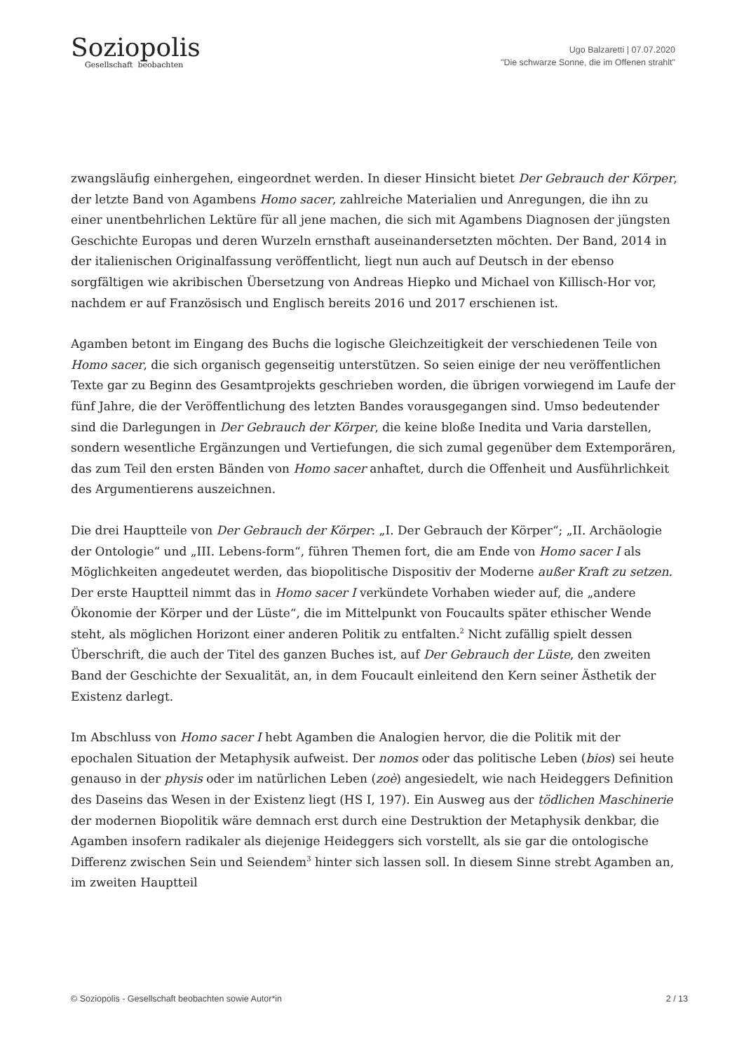Soziopolis
Gesellschaft beobachten
Ugo Balzaretti | 07.07.2020
"Die schwarze Sonne, die im Offenen strahlt"
zwangsläufig einhergehen, eingeordnet werden. In dieser Hinsicht bietet Der Gebrauch der Körper, der letzte Band von Agambens Homo sacer, zahlreiche Materialien und Anregungen, die ihn zu einer unentbehrlichen Lektüre für all jene machen, die sich mit Agambens Diagnosen der jüngsten Geschichte Europas und deren Wurzeln ernsthaft auseinandersetzten möchten. Der Band, 2014 in der italienischen Originalfassung veröffentlicht, liegt nun auch auf Deutsch in der ebenso sorgfältigen wie akribischen Übersetzung von Andreas Hiepko und Michael von Killisch-Hor vor, nachdem er auf Französisch und Englisch bereits 2016 und 2017 erschienen ist.
Agamben betont im Eingang des Buchs die logische Gleichzeitigkeit der verschiedenen Teile von Homo sacer, die sich organisch gegenseitig unterstützen. So seien einige der neu veröffentlichen Texte gar zu Beginn des Gesamtprojekts geschrieben worden, die übrigen vorwiegend im Laufe der fünf Jahre, die der Veröffentlichung des letzten Bandes vorausgegangen sind. Umso bedeutender sind die Darlegungen in Der Gebrauch der Körper, die keine bloße Inedita und Varia darstellen, sondern wesentliche Ergänzungen und Vertiefungen, die sich zumal gegenüber dem Extemporären, das zum Teil den ersten Bänden von Homo sacer anhaftet, durch die Offenheit und Ausführlichkeit des Argumentierens auszeichnen.
Die drei Hauptteile von Der Gebrauch der Körper: „I. Der Gebrauch der Körper“; „II. Archäologie der Ontologie“ und „III. Lebens-form“, führen Themen fort, die am Ende von Homo sacer I als Möglichkeiten angedeutet werden, das biopolitische Dispositiv der Moderne außer Kraft zu setzen. Der erste Hauptteil nimmt das in Homo sacer I verkündete Vorhaben wieder auf, die „andere Ökonomie der Körper und der Lüste“, die im Mittelpunkt von Foucaults später ethischer Wende steht, als möglichen Horizont einer anderen Politik zu entfalten.<sup>2</sup> Nicht zufällig spielt dessen Überschrift, die auch der Titel des ganzen Buches ist, auf Der Gebrauch der Lüste, den zweiten Band der Geschichte der Sexualität, an, in dem Foucault einleitend den Kern seiner Ästhetik der Existenz darlegt.
Im Abschluss von Homo sacer I hebt Agamben die Analogien hervor, die die Politik mit der epochalen Situation der Metaphysik aufweist. Der nomos oder das politische Leben (bios) sei heute genauso in der physis oder im natürlichen Leben (zoè) angesiedelt, wie nach Heideggers Definition des Daseins das Wesen in der Existenz liegt (HS I, 197). Ein Ausweg aus der tödlichen Maschinerie der modernen Biopolitik wäre demnach erst durch eine Destruktion der Metaphysik denkbar, die Agamben insofern radikaler als diejenige Heideggers sich vorstellt, als sie gar die ontologische Differenz zwischen Sein und Seiendem<sup>3</sup> hinter sich lassen soll. In diesem Sinne strebt Agamben an, im zweiten Hauptteil
© Soziopolis - Gesellschaft beobachten sowie Autor*in 2 / 13